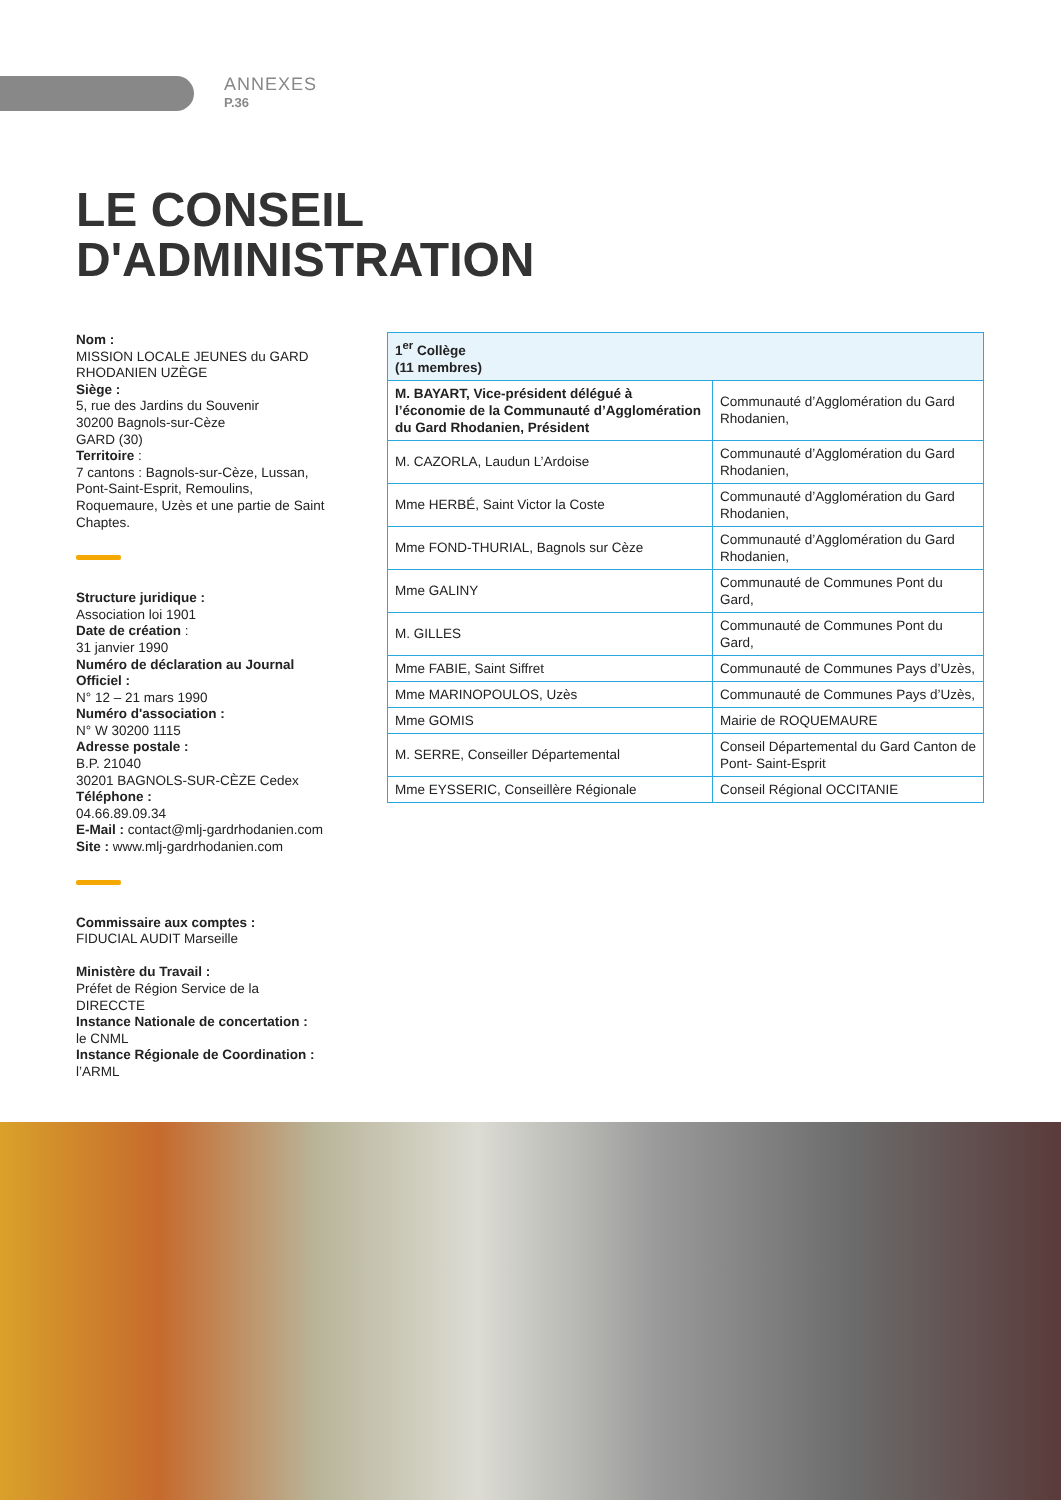ANNEXES
P.36
LE CONSEIL
D'ADMINISTRATION
Nom :
MISSION LOCALE JEUNES du GARD RHODANIEN UZÈGE
Siège :
5, rue des Jardins du Souvenir
30200 Bagnols-sur-Cèze
GARD (30)
Territoire :
7 cantons : Bagnols-sur-Cèze, Lussan, Pont-Saint-Esprit, Remoulins, Roquemaure, Uzès et une partie de Saint Chaptes.
Structure juridique :
Association loi 1901
Date de création :
31 janvier 1990
Numéro de déclaration au Journal Officiel :
N° 12 – 21 mars 1990
Numéro d'association :
N° W 30200 1115
Adresse postale :
B.P. 21040
30201 BAGNOLS-SUR-CÈZE Cedex
Téléphone :
04.66.89.09.34
E-Mail : contact@mlj-gardrhodanien.com
Site : www.mlj-gardrhodanien.com
Commissaire aux comptes :
FIDUCIAL AUDIT Marseille
Ministère du Travail :
Préfet de Région Service de la DIRECCTE
Instance Nationale de concertation :
le CNML
Instance Régionale de Coordination :
l’ARML
| 1<sup>er</sup> Collège (11 membres) | |
| --- | --- |
| M. BAYART, Vice-président délégué à l’économie de la Communauté d’Agglomération du Gard Rhodanien, Président | Communauté d’Agglomération du Gard Rhodanien, |
| M. CAZORLA, Laudun L’Ardoise | Communauté d’Agglomération du Gard Rhodanien, |
| Mme HERBÉ, Saint Victor la Coste | Communauté d’Agglomération du Gard Rhodanien, |
| Mme FOND-THURIAL, Bagnols sur Cèze | Communauté d’Agglomération du Gard Rhodanien, |
| Mme GALINY | Communauté de Communes Pont du Gard, |
| M. GILLES | Communauté de Communes Pont du Gard, |
| Mme FABIE, Saint Siffret | Communauté de Communes Pays d’Uzès, |
| Mme MARINOPOULOS, Uzès | Communauté de Communes Pays d’Uzès, |
| Mme GOMIS | Mairie de ROQUEMAURE |
| M. SERRE, Conseiller Départemental | Conseil Départemental du Gard Canton de Pont- Saint-Esprit |
| Mme EYSSERIC, Conseillère Régionale | Conseil Régional OCCITANIE |